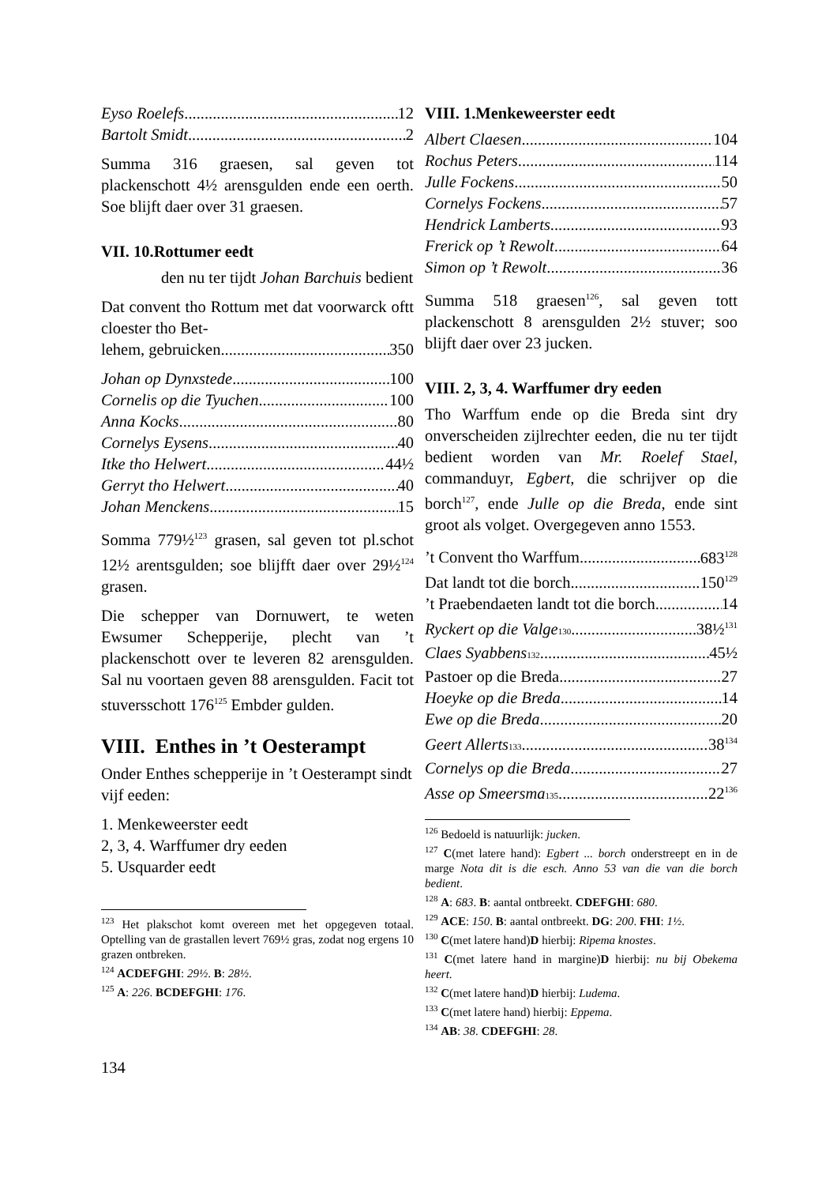Eyso Roelefs 12
Bartolt Smidt 2
Summa 316 graesen, sal geven tot plackenschott 4½ arensgulden ende een oerth. Soe blijft daer over 31 graesen.
VII. 10.Rottumer eedt
den nu ter tijdt Johan Barchuis bedient
Dat convent tho Rottum met dat voorwarck oftt cloester tho Bet-
lehem, gebruicken 350
Johan op Dynxstede 100
Cornelis op die Tyuchen 100
Anna Kocks 80
Cornelys Eysens 40
Itke tho Helwert 44½
Gerryt tho Helwert 40
Johan Menckens 15
Somma 779½<sup>123</sup> grasen, sal geven tot pl.schot 12½ arentsgulden; soe blijfft daer over 29½<sup>124</sup> grasen.
Die schepper van Dornuwert, te weten Ewsumer Schepperije, plecht van ’t plackenschott over te leveren 82 arensgulden. Sal nu voortaen geven 88 arensgulden. Facit tot stuversschott 176<sup>125</sup> Embder gulden.
VIII. Enthes in ’t Oesterampt
Onder Enthes schepperije in ’t Oesterampt sindt vijf eeden:
1. Menkeweerster eedt
2, 3, 4. Warffumer dry eeden
5. Usquarder eedt
<sup>123</sup> Het plakschot komt overeen met het opgegeven totaal. Optelling van de grastallen levert 769½ gras, zodat nog ergens 10 grazen ontbreken.
<sup>124</sup> ACDEFGHI: 29½. B: 28½.
<sup>125</sup> A: 226. BCDEFGHI: 176.
VIII. 1.Menkeweerster eedt
Albert Claesen 104
Rochus Peters 114
Julle Fockens 50
Cornelys Fockens 57
Hendrick Lamberts 93
Frerick op ’t Rewolt 64
Simon op ’t Rewolt 36
Summa 518 graesen<sup>126</sup>, sal geven tott plackenschott 8 arensgulden 2½ stuver; soo blijft daer over 23 jucken.
VIII. 2, 3, 4. Warffumer dry eeden
Tho Warffum ende op die Breda sint dry onverscheiden zijlrechter eeden, die nu ter tijdt bedient worden van Mr. Roelef Stael, commanduyr, Egbert, die schrijver op die borch<sup>127</sup>, ende Julle op die Breda, ende sint groot als volget. Overgegeven anno 1553.
’t Convent tho Warffum 683<sup>128</sup>
Dat landt tot die borch 150<sup>129</sup>
’t Praebendaeten landt tot die borch 14
Ryckert op die Valge<sup>130</sup> 38½<sup>131</sup>
Claes Syabbens<sup>132</sup> 45½
Pastoer op die Breda 27
Hoeyke op die Breda 14
Ewe op die Breda 20
Geert Allerts<sup>133</sup> 38<sup>134</sup>
Cornelys op die Breda 27
Asse op Smeersma<sup>135</sup> 22<sup>136</sup>
<sup>126</sup> Bedoeld is natuurlijk: jucken.
<sup>127</sup> C(met latere hand): Egbert ... borch onderstreept en in de marge Nota dit is die esch. Anno 53 van die van die borch bedient.
<sup>128</sup> A: 683. B: aantal ontbreekt. CDEFGHI: 680.
<sup>129</sup> ACE: 150. B: aantal ontbreekt. DG: 200. FHI: 1½.
<sup>130</sup> C(met latere hand)D hierbij: Ripema knostes.
<sup>131</sup> C(met latere hand in margine)D hierbij: nu bij Obekema heert.
<sup>132</sup> C(met latere hand)D hierbij: Ludema.
<sup>133</sup> C(met latere hand) hierbij: Eppema.
<sup>134</sup> AB: 38. CDEFGHI: 28.
134